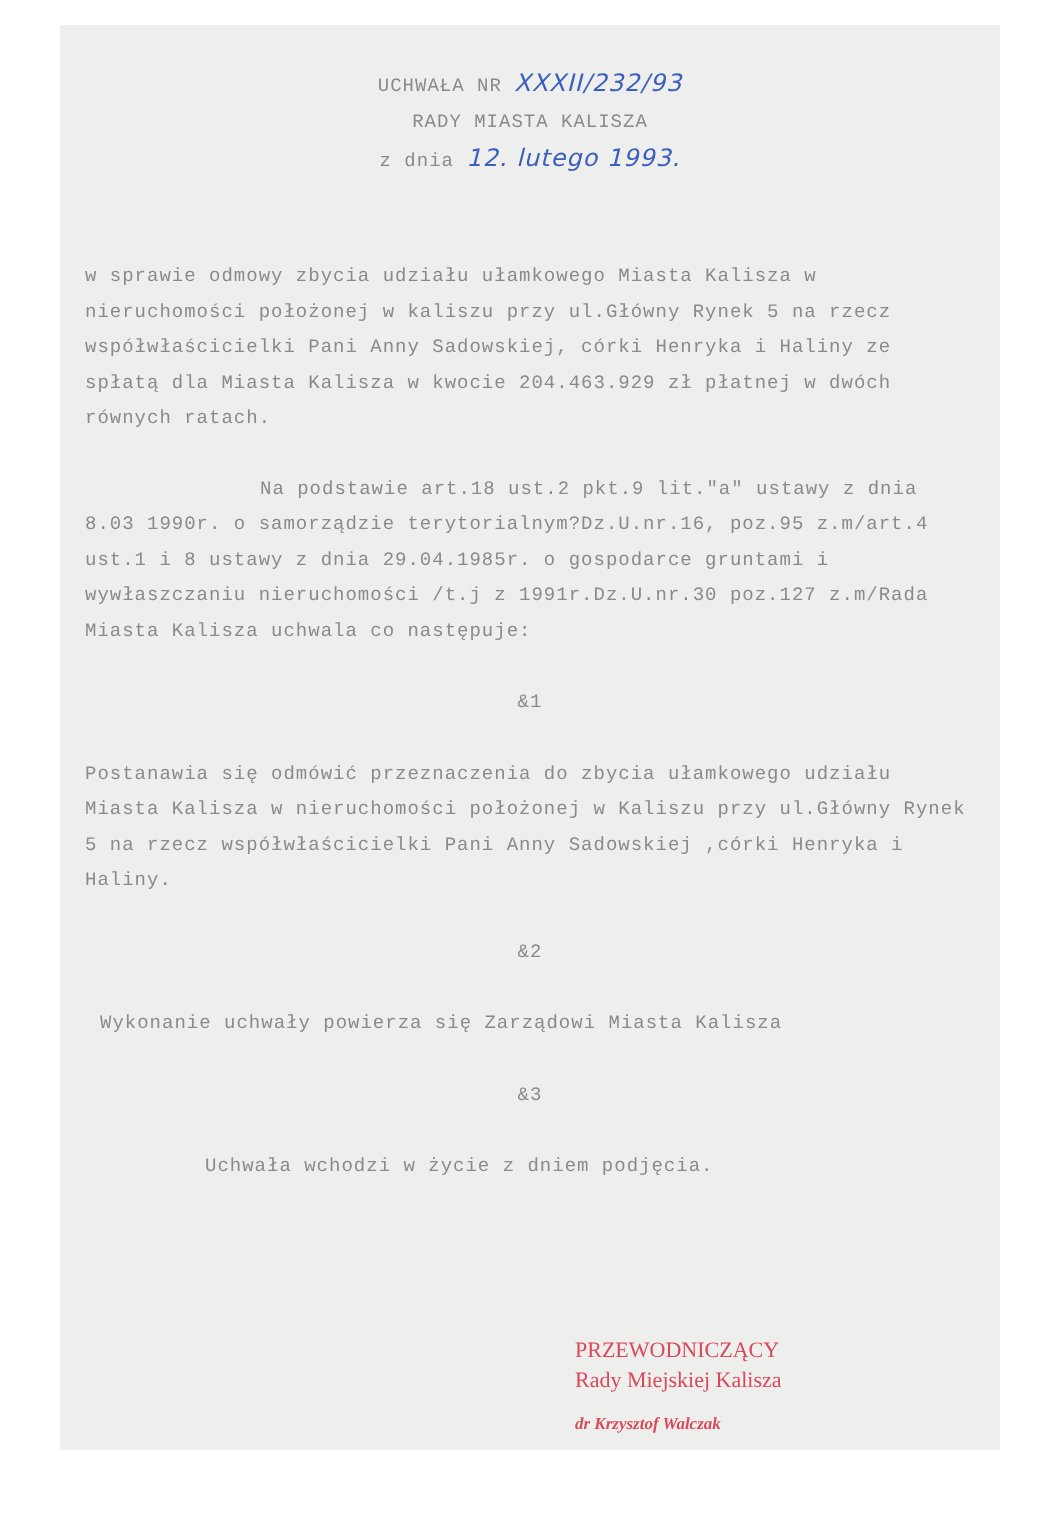UCHWAŁA NR XXXII/232/93
RADY MIASTA KALISZA
z dnia 12. lutego 1993.
w sprawie odmowy zbycia udziału ułamkowego Miasta Kalisza w nieruchomości położonej w kaliszu przy ul.Główny Rynek 5 na rzecz współwłaścicielki Pani Anny Sadowskiej, córki Henryka i Haliny ze spłatą dla Miasta Kalisza w kwocie 204.463.929 zł płatnej w dwóch równych ratach.
Na podstawie art.18 ust.2 pkt.9 lit."a" ustawy z dnia 8.03 1990r. o samorządzie terytorialnym?Dz.U.nr.16, poz.95 z.m/art.4 ust.1 i 8 ustawy z dnia 29.04.1985r. o gospodarce gruntami i wywłaszczaniu nieruchomości /t.j z 1991r.Dz.U.nr.30 poz.127 z.m/Rada Miasta Kalisza uchwala co następuje:
&1
Postanawia się odmówić przeznaczenia do zbycia ułamkowego udziału Miasta Kalisza w nieruchomości położonej w Kaliszu przy ul.Główny Rynek 5 na rzecz współwłaścicielki Pani Anny Sadowskiej ,córki Henryka i Haliny.
&2
Wykonanie uchwały powierza się Zarządowi Miasta Kalisza
&3
Uchwała wchodzi w życie z dniem podjęcia.
PRZEWODNICZĄCY
Rady Miejskiej Kalisza
dr Krzysztof Walczak